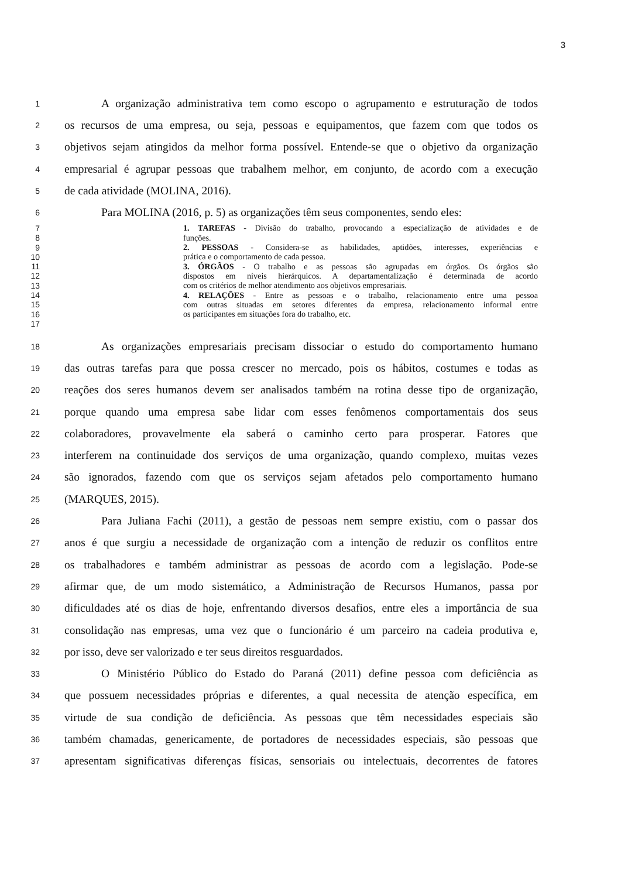3
1 A organização administrativa tem como escopo o agrupamento e estruturação de todos
2 os recursos de uma empresa, ou seja, pessoas e equipamentos, que fazem com que todos os
3 objetivos sejam atingidos da melhor forma possível. Entende-se que o objetivo da organização
4 empresarial é agrupar pessoas que trabalhem melhor, em conjunto, de acordo com a execução
5 de cada atividade (MOLINA, 2016).
6 Para MOLINA (2016, p. 5) as organizações têm seus componentes, sendo eles:
7 1. TAREFAS - Divisão do trabalho, provocando a especialização de atividades e de
8 funções.
9 2. PESSOAS - Considera-se as habilidades, aptidões, interesses, experiências e
10 prática e o comportamento de cada pessoa.
11 3. ÓRGÃOS - O trabalho e as pessoas são agrupadas em órgãos. Os órgãos são
12 dispostos em níveis hierárquicos. A departamentalização é determinada de acordo
13 com os critérios de melhor atendimento aos objetivos empresariais.
14 4. RELAÇÕES - Entre as pessoas e o trabalho, relacionamento entre uma pessoa
15 com outras situadas em setores diferentes da empresa, relacionamento informal entre
16 os participantes em situações fora do trabalho, etc.
17
18 As organizações empresariais precisam dissociar o estudo do comportamento humano
19 das outras tarefas para que possa crescer no mercado, pois os hábitos, costumes e todas as
20 reações dos seres humanos devem ser analisados também na rotina desse tipo de organização,
21 porque quando uma empresa sabe lidar com esses fenômenos comportamentais dos seus
22 colaboradores, provavelmente ela saberá o caminho certo para prosperar. Fatores que
23 interferem na continuidade dos serviços de uma organização, quando complexo, muitas vezes
24 são ignorados, fazendo com que os serviços sejam afetados pelo comportamento humano
25 (MARQUES, 2015).
26 Para Juliana Fachi (2011), a gestão de pessoas nem sempre existiu, com o passar dos
27 anos é que surgiu a necessidade de organização com a intenção de reduzir os conflitos entre
28 os trabalhadores e também administrar as pessoas de acordo com a legislação. Pode-se
29 afirmar que, de um modo sistemático, a Administração de Recursos Humanos, passa por
30 dificuldades até os dias de hoje, enfrentando diversos desafios, entre eles a importância de sua
31 consolidação nas empresas, uma vez que o funcionário é um parceiro na cadeia produtiva e,
32 por isso, deve ser valorizado e ter seus direitos resguardados.
33 O Ministério Público do Estado do Paraná (2011) define pessoa com deficiência as
34 que possuem necessidades próprias e diferentes, a qual necessita de atenção específica, em
35 virtude de sua condição de deficiência. As pessoas que têm necessidades especiais são
36 também chamadas, genericamente, de portadores de necessidades especiais, são pessoas que
37 apresentam significativas diferenças físicas, sensoriais ou intelectuais, decorrentes de fatores